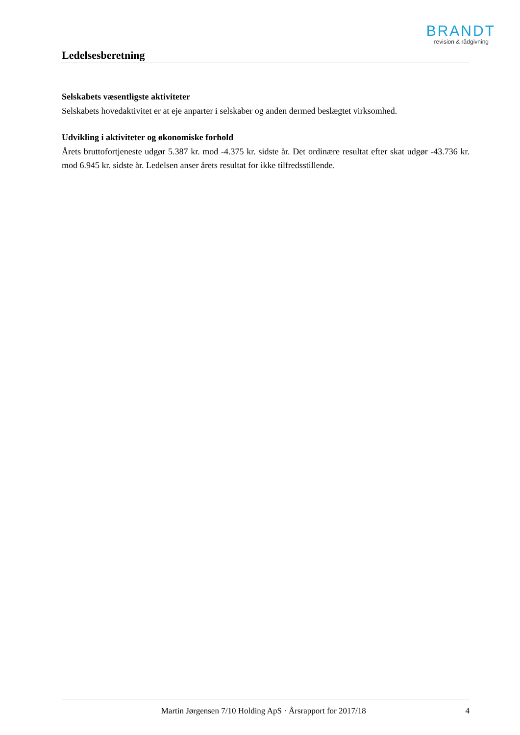BRANDT
revision & rådgivning
Ledelsesberetning
Selskabets væsentligste aktiviteter
Selskabets hovedaktivitet er at eje anparter i selskaber og anden dermed beslægtet virksomhed.
Udvikling i aktiviteter og økonomiske forhold
Årets bruttofortjeneste udgør 5.387 kr. mod -4.375 kr. sidste år. Det ordinære resultat efter skat udgør -43.736 kr. mod 6.945 kr. sidste år. Ledelsen anser årets resultat for ikke tilfredsstillende.
Martin Jørgensen 7/10 Holding ApS · Årsrapport for 2017/18 4